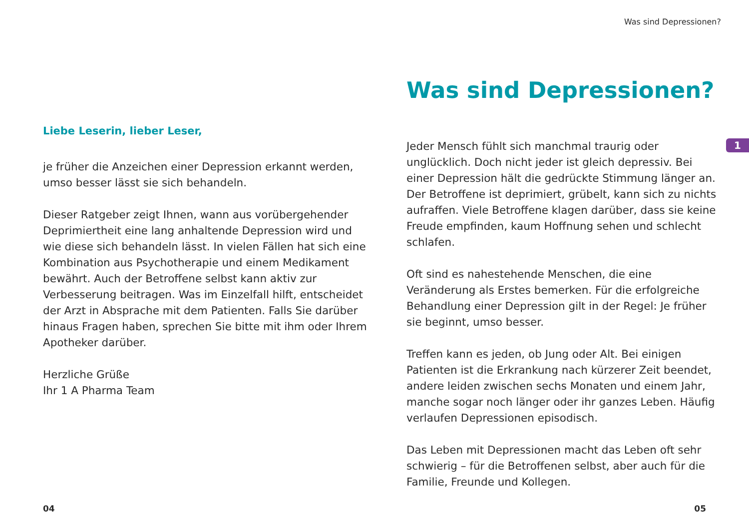Liebe Leserin, lieber Leser,
je früher die Anzeichen einer Depression erkannt werden, umso besser lässt sie sich behandeln.
Dieser Ratgeber zeigt Ihnen, wann aus vorübergehender Deprimiertheit eine lang anhaltende Depression wird und wie diese sich behandeln lässt. In vielen Fällen hat sich eine Kombination aus Psychotherapie und einem Medikament bewährt. Auch der Betroffene selbst kann aktiv zur Verbesserung beitragen. Was im Einzelfall hilft, entscheidet der Arzt in Absprache mit dem Patienten. Falls Sie darüber hinaus Fragen haben, sprechen Sie bitte mit ihm oder Ihrem Apotheker darüber.
Herzliche Grüße
Ihr 1 A Pharma Team
Was sind Depressionen?
Was sind Depressionen?
Jeder Mensch fühlt sich manchmal traurig oder unglücklich. Doch nicht jeder ist gleich depressiv. Bei einer Depression hält die gedrückte Stimmung länger an. Der Betroffene ist deprimiert, grübelt, kann sich zu nichts aufraffen. Viele Betroffene klagen darüber, dass sie keine Freude empfinden, kaum Hoffnung sehen und schlecht schlafen.
Oft sind es nahestehende Menschen, die eine Veränderung als Erstes bemerken. Für die erfolgreiche Behandlung einer Depression gilt in der Regel: Je früher sie beginnt, umso besser.
Treffen kann es jeden, ob Jung oder Alt. Bei einigen Patienten ist die Erkrankung nach kürzerer Zeit beendet, andere leiden zwischen sechs Monaten und einem Jahr, manche sogar noch länger oder ihr ganzes Leben. Häufig verlaufen Depressionen episodisch.
Das Leben mit Depressionen macht das Leben oft sehr schwierig – für die Betroffenen selbst, aber auch für die Familie, Freunde und Kollegen.
1
04 05